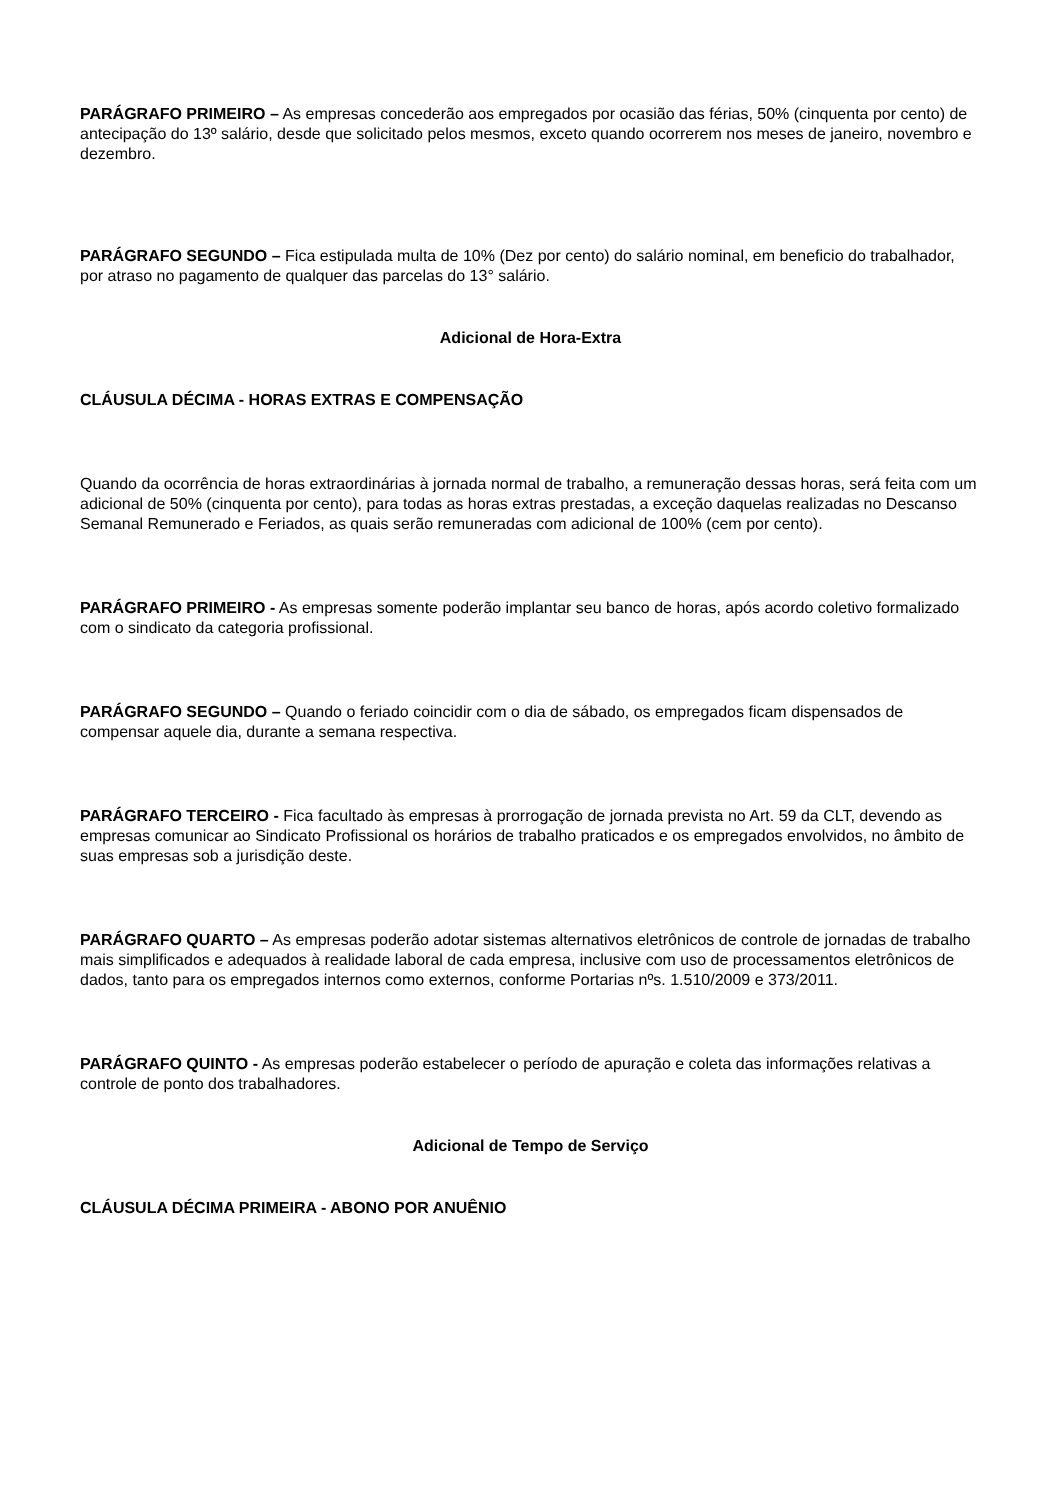PARÁGRAFO PRIMEIRO – As empresas concederão aos empregados por ocasião das férias, 50% (cinquenta por cento) de antecipação do 13º salário, desde que solicitado pelos mesmos, exceto quando ocorrerem nos meses de janeiro, novembro e dezembro.
PARÁGRAFO SEGUNDO – Fica estipulada multa de 10% (Dez por cento) do salário nominal, em beneficio do trabalhador, por atraso no pagamento de qualquer das parcelas do 13° salário.
Adicional de Hora-Extra
CLÁUSULA DÉCIMA - HORAS EXTRAS E COMPENSAÇÃO
Quando da ocorrência de horas extraordinárias à jornada normal de trabalho, a remuneração dessas horas, será feita com um adicional de 50% (cinquenta por cento), para todas as horas extras prestadas, a exceção daquelas realizadas no Descanso Semanal Remunerado e Feriados, as quais serão remuneradas com adicional de 100% (cem por cento).
PARÁGRAFO PRIMEIRO - As empresas somente poderão implantar seu banco de horas, após acordo coletivo formalizado com o sindicato da categoria profissional.
PARÁGRAFO SEGUNDO – Quando o feriado coincidir com o dia de sábado, os empregados ficam dispensados de compensar aquele dia, durante a semana respectiva.
PARÁGRAFO TERCEIRO - Fica facultado às empresas à prorrogação de jornada prevista no Art. 59 da CLT, devendo as empresas comunicar ao Sindicato Profissional os horários de trabalho praticados e os empregados envolvidos, no âmbito de suas empresas sob a jurisdição deste.
PARÁGRAFO QUARTO – As empresas poderão adotar sistemas alternativos eletrônicos de controle de jornadas de trabalho mais simplificados e adequados à realidade laboral de cada empresa, inclusive com uso de processamentos eletrônicos de dados, tanto para os empregados internos como externos, conforme Portarias nºs. 1.510/2009 e 373/2011.
PARÁGRAFO QUINTO - As empresas poderão estabelecer o período de apuração e coleta das informações relativas a controle de ponto dos trabalhadores.
Adicional de Tempo de Serviço
CLÁUSULA DÉCIMA PRIMEIRA - ABONO POR ANUÊNIO